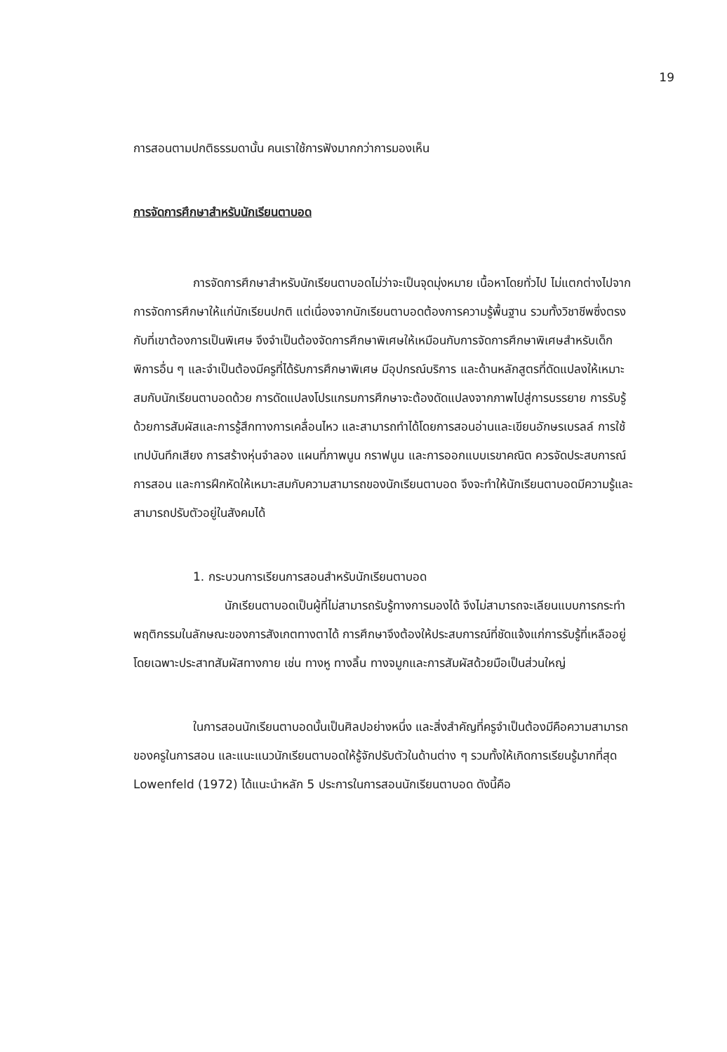19
การสอนตามปกติธรรมดานั้น คนเราใช้การฟังมากกว่าการมองเห็น
การจัดการศึกษาสำหรับนักเรียนตาบอด
การจัดการศึกษาสำหรับนักเรียนตาบอดไม่ว่าจะเป็นจุดมุ่งหมาย เนื้อหาโดยทั่วไป ไม่แตกต่างไปจากการจัดการศึกษาให้แก่นักเรียนปกติ แต่เนื่องจากนักเรียนตาบอดต้องการความรู้พื้นฐาน รวมทั้งวิชาชีพซึ่งตรงกับที่เขาต้องการเป็นพิเศษ จึงจำเป็นต้องจัดการศึกษาพิเศษให้เหมือนกับการจัดการศึกษาพิเศษสำหรับเด็กพิการอื่น ๆ และจำเป็นต้องมีครูที่ได้รับการศึกษาพิเศษ มีอุปกรณ์บริการ และด้านหลักสูตรที่ดัดแปลงให้เหมาะสมกับนักเรียนตาบอดด้วย การดัดแปลงโปรแกรมการศึกษาจะต้องดัดแปลงจากภาพไปสู่การบรรยาย การรับรู้ด้วยการสัมผัสและการรู้สึกทางการเคลื่อนไหว และสามารถทำได้โดยการสอนอ่านและเขียนอักษรเบรลล์ การใช้เทปบันทึกเสียง การสร้างหุ่นจำลอง แผนที่ภาพนูน กราฟนูน และการออกแบบเรขาคณิต ควรจัดประสบการณ์ การสอน และการฝึกหัดให้เหมาะสมกับความสามารถของนักเรียนตาบอด จึงจะทำให้นักเรียนตาบอดมีความรู้และสามารถปรับตัวอยู่ในสังคมได้
1. กระบวนการเรียนการสอนสำหรับนักเรียนตาบอด
นักเรียนตาบอดเป็นผู้ที่ไม่สามารถรับรู้ทางการมองได้ จึงไม่สามารถจะเลียนแบบการกระทำพฤติกรรมในลักษณะของการสังเกตทางตาได้ การศึกษาจึงต้องให้ประสบการณ์ที่ชัดแจ้งแก่การรับรู้ที่เหลืออยู่ โดยเฉพาะประสาทสัมผัสทางกาย เช่น ทางหู ทางลิ้น ทางจมูกและการสัมผัสด้วยมือเป็นส่วนใหญ่
ในการสอนนักเรียนตาบอดนั้นเป็นศิลปอย่างหนึ่ง และสิ่งสำคัญที่ครูจำเป็นต้องมีคือความสามารถของครูในการสอน และแนะแนวนักเรียนตาบอดให้รู้จักปรับตัวในด้านต่าง ๆ รวมทั้งให้เกิดการเรียนรู้มากที่สุด Lowenfeld (1972) ได้แนะนำหลัก 5 ประการในการสอนนักเรียนตาบอด ดังนี้คือ